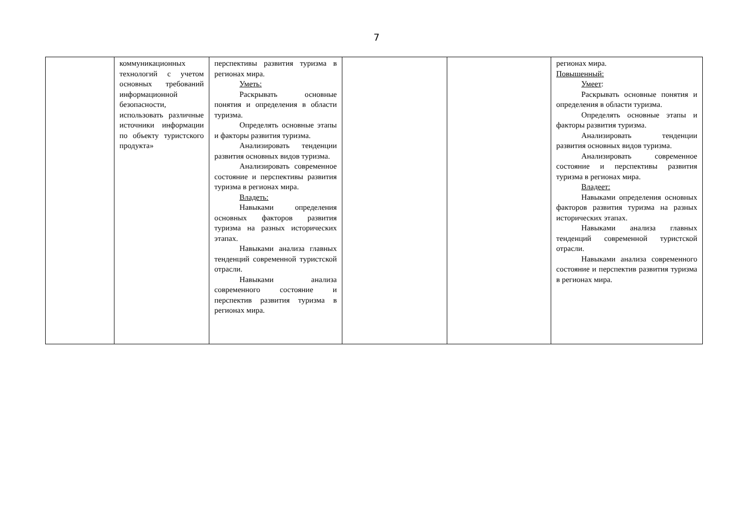7
| | коммуникационных технологий с учетом основных требований информационной безопасности, использовать различные источники информации по объекту туристского продукта» | перспективы развития туризма в регионах мира. Уметь: Раскрывать основные понятия и определения в области туризма. Определять основные этапы и факторы развития туризма. Анализировать тенденции развития основных видов туризма. Анализировать современное состояние и перспективы развития туризма в регионах мира. Владеть: Навыками определения основных факторов развития туризма на разных исторических этапах. Навыками анализа главных тенденций современной туристской отрасли. Навыками анализа современного состояние и перспектив развития туризма в регионах мира. | | | регионах мира. Повышенный: Умеет : Раскрывать основные понятия и определения в области туризма. Определять основные этапы и факторы развития туризма. Анализировать тенденции развития основных видов туризма. Анализировать современное состояние и перспективы развития туризма в регионах мира. Владеет: Навыками определения основных факторов развития туризма на разных исторических этапах. Навыками анализа главных тенденций современной туристской отрасли. Навыками анализа современного состояние и перспектив развития туризма в регионах мира. |